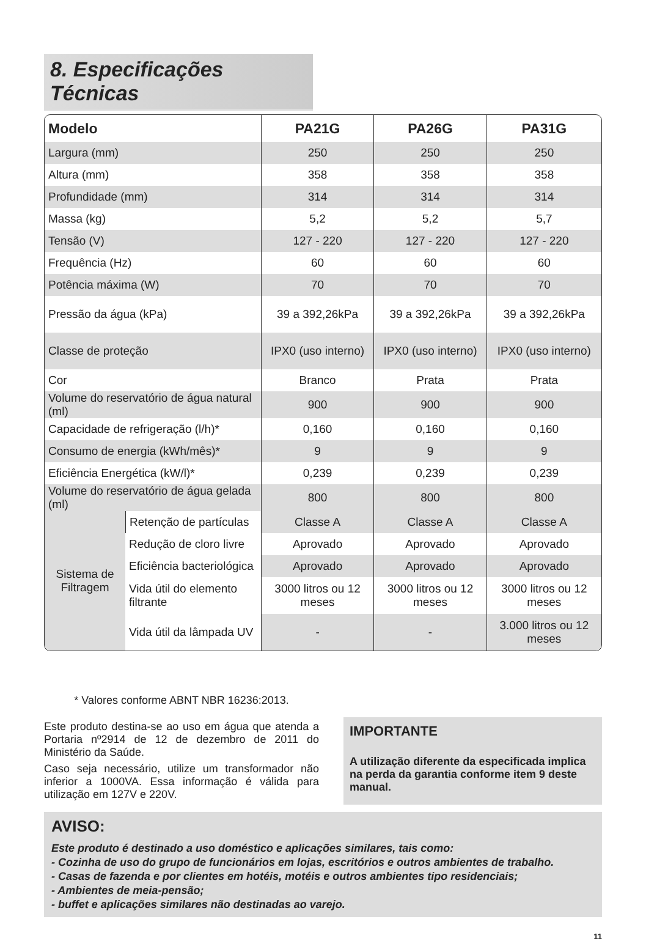8. Especificações Técnicas
| Modelo | | PA21G | PA26G | PA31G |
| --- | --- | --- | --- | --- |
| Largura (mm) | | 250 | 250 | 250 |
| Altura (mm) | | 358 | 358 | 358 |
| Profundidade (mm) | | 314 | 314 | 314 |
| Massa (kg) | | 5,2 | 5,2 | 5,7 |
| Tensão (V) | | 127 - 220 | 127 - 220 | 127 - 220 |
| Frequência (Hz) | | 60 | 60 | 60 |
| Potência máxima (W) | | 70 | 70 | 70 |
| Pressão da água (kPa) | | 39 a 392,26kPa | 39 a 392,26kPa | 39 a 392,26kPa |
| Classe de proteção | | IPX0 (uso interno) | IPX0 (uso interno) | IPX0 (uso interno) |
| Cor | | Branco | Prata | Prata |
| Volume do reservatório de água natural (ml) | | 900 | 900 | 900 |
| Capacidade de refrigeração (l/h)* | | 0,160 | 0,160 | 0,160 |
| Consumo de energia (kWh/mês)* | | 9 | 9 | 9 |
| Eficiência Energética (kW/l)* | | 0,239 | 0,239 | 0,239 |
| Volume do reservatório de água gelada (ml) | | 800 | 800 | 800 |
| Sistema de Filtragem | Retenção de partículas | Classe A | Classe A | Classe A |
| | Redução de cloro livre | Aprovado | Aprovado | Aprovado |
| | Eficiência bacteriológica | Aprovado | Aprovado | Aprovado |
| | Vida útil do elemento filtrante | 3000 litros ou 12 meses | 3000 litros ou 12 meses | 3000 litros ou 12 meses |
| | Vida útil da lâmpada UV | - | - | 3.000 litros ou 12 meses |
* Valores conforme ABNT NBR 16236:2013.
Este produto destina-se ao uso em água que atenda a Portaria nº2914 de 12 de dezembro de 2011 do Ministério da Saúde.
Caso seja necessário, utilize um transformador não inferior a 1000VA. Essa informação é válida para utilização em 127V e 220V.
IMPORTANTE
A utilização diferente da especificada implica na perda da garantia conforme item 9 deste manual.
AVISO:
Este produto é destinado a uso doméstico e aplicações similares, tais como:
- Cozinha de uso do grupo de funcionários em lojas, escritórios e outros ambientes de trabalho.
- Casas de fazenda e por clientes em hotéis, motéis e outros ambientes tipo residenciais;
- Ambientes de meia-pensão;
- buffet e aplicações similares não destinadas ao varejo.
11